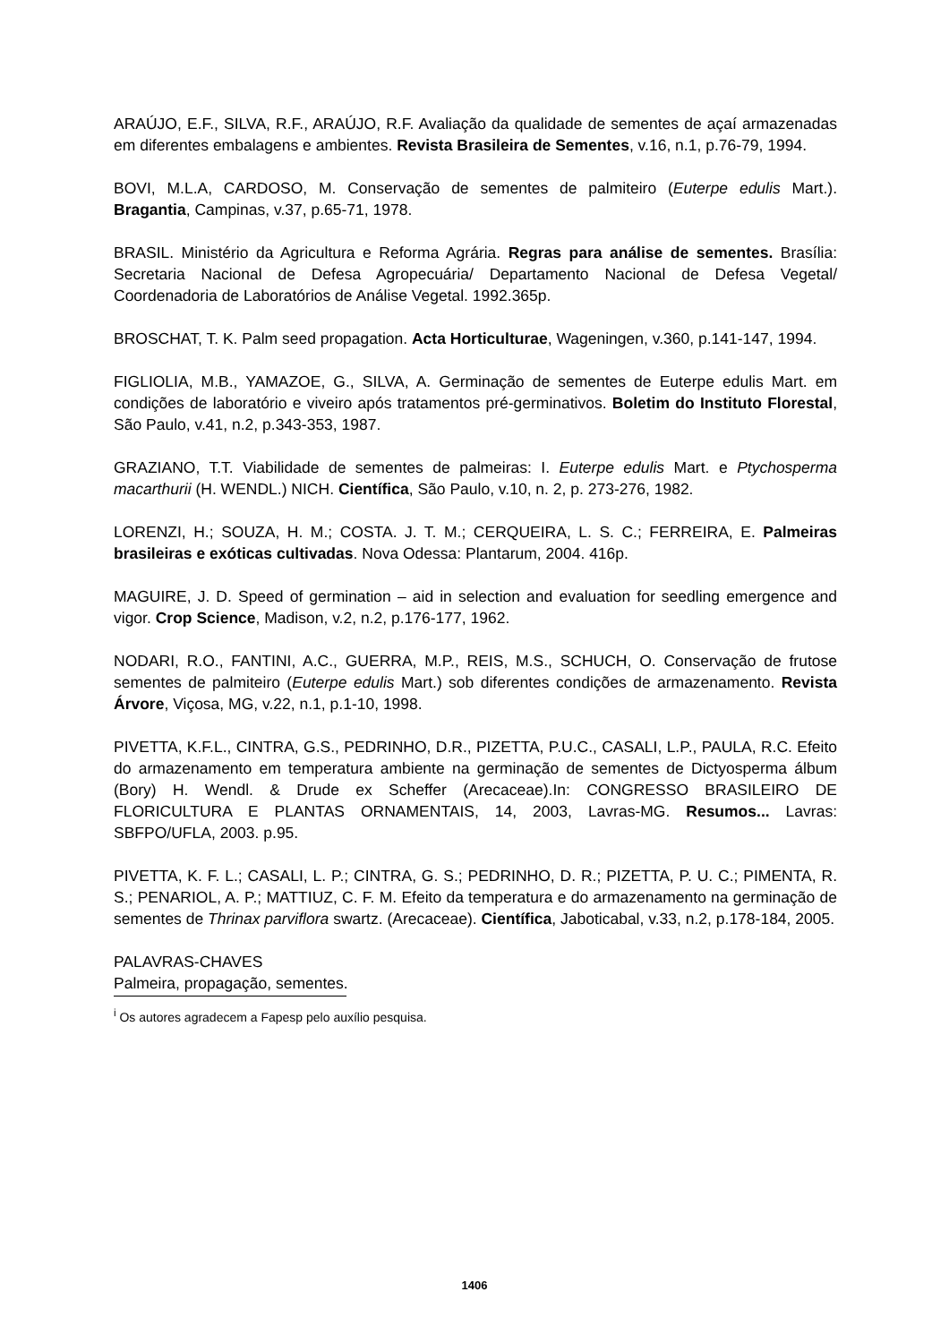ARAÚJO, E.F., SILVA, R.F., ARAÚJO, R.F. Avaliação da qualidade de sementes de açaí armazenadas em diferentes embalagens e ambientes. Revista Brasileira de Sementes, v.16, n.1, p.76-79, 1994.
BOVI, M.L.A, CARDOSO, M. Conservação de sementes de palmiteiro (Euterpe edulis Mart.). Bragantia, Campinas, v.37, p.65-71, 1978.
BRASIL. Ministério da Agricultura e Reforma Agrária. Regras para análise de sementes. Brasília: Secretaria Nacional de Defesa Agropecuária/ Departamento Nacional de Defesa Vegetal/ Coordenadoria de Laboratórios de Análise Vegetal. 1992.365p.
BROSCHAT, T. K. Palm seed propagation. Acta Horticulturae, Wageningen, v.360, p.141-147, 1994.
FIGLIOLIA, M.B., YAMAZOE, G., SILVA, A. Germinação de sementes de Euterpe edulis Mart. em condições de laboratório e viveiro após tratamentos pré-germinativos. Boletim do Instituto Florestal, São Paulo, v.41, n.2, p.343-353, 1987.
GRAZIANO, T.T. Viabilidade de sementes de palmeiras: I. Euterpe edulis Mart. e Ptychosperma macarthurii (H. WENDL.) NICH. Científica, São Paulo, v.10, n. 2, p. 273-276, 1982.
LORENZI, H.; SOUZA, H. M.; COSTA. J. T. M.; CERQUEIRA, L. S. C.; FERREIRA, E. Palmeiras brasileiras e exóticas cultivadas. Nova Odessa: Plantarum, 2004. 416p.
MAGUIRE, J. D. Speed of germination – aid in selection and evaluation for seedling emergence and vigor. Crop Science, Madison, v.2, n.2, p.176-177, 1962.
NODARI, R.O., FANTINI, A.C., GUERRA, M.P., REIS, M.S., SCHUCH, O. Conservação de frutose sementes de palmiteiro (Euterpe edulis Mart.) sob diferentes condições de armazenamento. Revista Árvore, Viçosa, MG, v.22, n.1, p.1-10, 1998.
PIVETTA, K.F.L., CINTRA, G.S., PEDRINHO, D.R., PIZETTA, P.U.C., CASALI, L.P., PAULA, R.C. Efeito do armazenamento em temperatura ambiente na germinação de sementes de Dictyosperma álbum (Bory) H. Wendl. & Drude ex Scheffer (Arecaceae).In: CONGRESSO BRASILEIRO DE FLORICULTURA E PLANTAS ORNAMENTAIS, 14, 2003, Lavras-MG. Resumos... Lavras: SBFPO/UFLA, 2003. p.95.
PIVETTA, K. F. L.; CASALI, L. P.; CINTRA, G. S.; PEDRINHO, D. R.; PIZETTA, P. U. C.; PIMENTA, R. S.; PENARIOL, A. P.; MATTIUZ, C. F. M. Efeito da temperatura e do armazenamento na germinação de sementes de Thrinax parviflora swartz. (Arecaceae). Científica, Jaboticabal, v.33, n.2, p.178-184, 2005.
PALAVRAS-CHAVES
Palmeira, propagação, sementes.
<sup>i</sup> Os autores agradecem a Fapesp pelo auxílio pesquisa.
1406